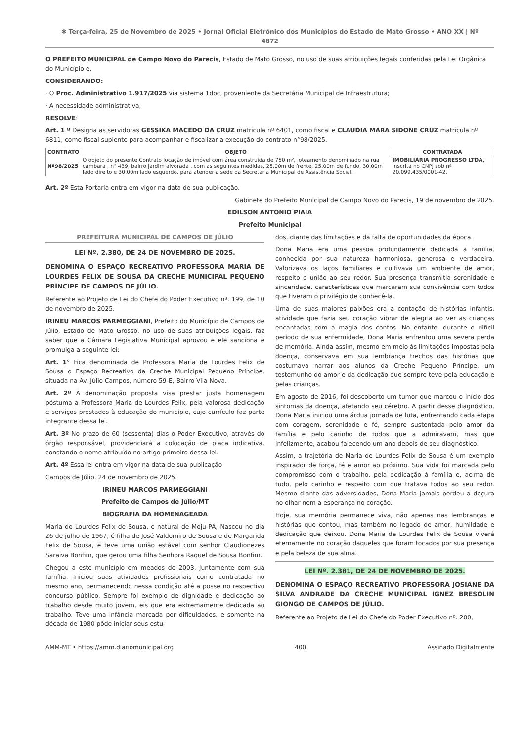✱ Terça-feira, 25 de Novembro de 2025 • Jornal Oficial Eletrônico dos Municípios do Estado de Mato Grosso • ANO XX | Nº
4872
O PREFEITO MUNICIPAL de Campo Novo do Parecis, Estado de Mato Grosso, no uso de suas atribuições legais conferidas pela Lei Orgânica do Município e,
CONSIDERANDO:
· O Proc. Administrativo 1.917/2025 via sistema 1doc, proveniente da Secretária Municipal de Infraestrutura;
· A necessidade administrativa;
RESOLVE:
Art. 1 º Designa as servidoras GESSIKA MACEDO DA CRUZ matricula nº 6401, como fiscal e CLAUDIA MARA SIDONE CRUZ matricula nº 6811, como fiscal suplente para acompanhar e fiscalizar a execução do contrato n°98/2025.
| CONTRATO | OBJETO | CONTRATADA |
| --- | --- | --- |
| Nº98/2025 | O objeto do presente Contrato locação de imóvel com área construída de 750 m², loteamento denominado na rua cambará , n° 439, bairro jardim alvorada , com as seguintes medidas, 25,00m de frente, 25,00m de fundo, 30,00m lado direito e 30,00m lado esquerdo. para atender a sede da Secretaria Municipal de Assistência Social. | IMOBILIÁRIA PROGRESSO LTDA, inscrita no CNPJ sob nº 20.099.435/0001-42. |
Art. 2º Esta Portaria entra em vigor na data de sua publicação.
Gabinete do Prefeito Municipal de Campo Novo do Parecis, 19 de novembro de 2025.
EDILSON ANTONIO PIAIA
Prefeito Municipal
PREFEITURA MUNICIPAL DE CAMPOS DE JÚLIO
LEI Nº. 2.380, DE 24 DE NOVEMBRO DE 2025.
DENOMINA O ESPAÇO RECREATIVO PROFESSORA MARIA DE LOURDES FELIX DE SOUSA DA CRECHE MUNICIPAL PEQUENO PRÍNCIPE DE CAMPOS DE JÚLIO.
Referente ao Projeto de Lei do Chefe do Poder Executivo nº. 199, de 10 de novembro de 2025.
IRINEU MARCOS PARMEGGIANI, Prefeito do Município de Campos de Júlio, Estado de Mato Grosso, no uso de suas atribuições legais, faz saber que a Câmara Legislativa Municipal aprovou e ele sanciona e promulga a seguinte lei:
Art. 1° Fica denominada de Professora Maria de Lourdes Felix de Sousa o Espaço Recreativo da Creche Municipal Pequeno Príncipe, situada na Av. Júlio Campos, número 59-E, Bairro Vila Nova.
Art. 2º A denominação proposta visa prestar justa homenagem póstuma a Professora Maria de Lourdes Felix, pela valorosa dedicação e serviços prestados à educação do município, cujo currículo faz parte integrante dessa lei.
Art. 3º No prazo de 60 (sessenta) dias o Poder Executivo, através do órgão responsável, providenciará a colocação de placa indicativa, constando o nome atribuído no artigo primeiro dessa lei.
Art. 4º Essa lei entra em vigor na data de sua publicação
Campos de Júlio, 24 de novembro de 2025.
IRINEU MARCOS PARMEGGIANI
Prefeito de Campos de Júlio/MT
BIOGRAFIA DA HOMENAGEADA
Maria de Lourdes Felix de Sousa, é natural de Moju-PA, Nasceu no dia 26 de julho de 1967, é filha de José Valdomiro de Sousa e de Margarida Felix de Sousa, e teve uma união estável com senhor Claudionezes Saraiva Bonfim, que gerou uma filha Senhora Raquel de Sousa Bonfim.
Chegou a este município em meados de 2003, juntamente com sua família. Iniciou suas atividades profissionais como contratada no mesmo ano, permanecendo nessa condição até a posse no respectivo concurso público. Sempre foi exemplo de dignidade e dedicação ao trabalho desde muito jovem, eis que era extremamente dedicada ao trabalho. Teve uma infância marcada por dificuldades, e somente na década de 1980 pôde iniciar seus estu-
dos, diante das limitações e da falta de oportunidades da época.
Dona Maria era uma pessoa profundamente dedicada à família, conhecida por sua natureza harmoniosa, generosa e verdadeira. Valorizava os laços familiares e cultivava um ambiente de amor, respeito e união ao seu redor. Sua presença transmitia serenidade e sinceridade, características que marcaram sua convivência com todos que tiveram o privilégio de conhecê-la.
Uma de suas maiores paixões era a contação de histórias infantis, atividade que fazia seu coração vibrar de alegria ao ver as crianças encantadas com a magia dos contos. No entanto, durante o difícil período de sua enfermidade, Dona Maria enfrentou uma severa perda de memória. Ainda assim, mesmo em meio às limitações impostas pela doença, conservava em sua lembrança trechos das histórias que costumava narrar aos alunos da Creche Pequeno Príncipe, um testemunho do amor e da dedicação que sempre teve pela educação e pelas crianças.
Em agosto de 2016, foi descoberto um tumor que marcou o início dos sintomas da doença, afetando seu cérebro. A partir desse diagnóstico, Dona Maria iniciou uma árdua jornada de luta, enfrentando cada etapa com coragem, serenidade e fé, sempre sustentada pelo amor da família e pelo carinho de todos que a admiravam, mas que infelizmente, acabou falecendo um ano depois de seu diagnóstico.
Assim, a trajetória de Maria de Lourdes Felix de Sousa é um exemplo inspirador de força, fé e amor ao próximo. Sua vida foi marcada pelo compromisso com o trabalho, pela dedicação à família e, acima de tudo, pelo carinho e respeito com que tratava todos ao seu redor. Mesmo diante das adversidades, Dona Maria jamais perdeu a doçura no olhar nem a esperança no coração.
Hoje, sua memória permanece viva, não apenas nas lembranças e histórias que contou, mas também no legado de amor, humildade e dedicação que deixou. Dona Maria de Lourdes Felix de Sousa viverá eternamente no coração daqueles que foram tocados por sua presença e pela beleza de sua alma.
LEI Nº. 2.381, DE 24 DE NOVEMBRO DE 2025.
DENOMINA O ESPAÇO RECREATIVO PROFESSORA JOSIANE DA SILVA ANDRADE DA CRECHE MUNICIPAL IGNEZ BRESOLIN GIONGO DE CAMPOS DE JÚLIO.
Referente ao Projeto de Lei do Chefe do Poder Executivo nº. 200,
AMM-MT • https://amm.diariomunicipal.org 400 Assinado Digitalmente